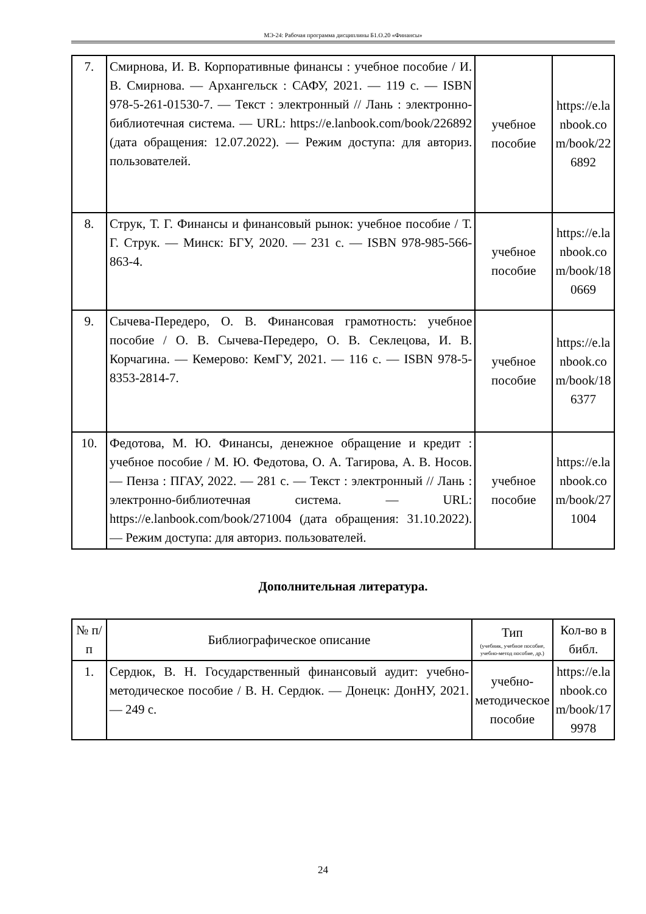МЭ-24: Рабочая программа дисциплины Б1.О.20 «Финансы»
| 7. | Смирнова, И. В. Корпоративные финансы : учебное пособие / И. В. Смирнова. — Архангельск : САФУ, 2021. — 119 с. — ISBN 978-5-261-01530-7. — Текст : электронный // Лань : электронно-библиотечная система. — URL: https://e.lanbook.com/book/226892 (дата обращения: 12.07.2022). — Режим доступа: для авториз. пользователей. | учебное пособие | https://e.lanbook.com/book/226892 |
| 8. | Струк, Т. Г. Финансы и финансовый рынок: учебное пособие / Т. Г. Струк. — Минск: БГУ, 2020. — 231 с. — ISBN 978-985-566-863-4. | учебное пособие | https://e.lanbook.com/book/180669 |
| 9. | Сычева-Передеро, О. В. Финансовая грамотность: учебное пособие / О. В. Сычева-Передеро, О. В. Секлецова, И. В. Корчагина. — Кемерово: КемГУ, 2021. — 116 с. — ISBN 978-5-8353-2814-7. | учебное пособие | https://e.lanbook.com/book/186377 |
| 10. | Федотова, М. Ю. Финансы, денежное обращение и кредит : учебное пособие / М. Ю. Федотова, О. А. Тагирова, А. В. Носов. — Пенза : ПГАУ, 2022. — 281 с. — Текст : электронный // Лань : электронно-библиотечная система. — URL: https://e.lanbook.com/book/271004 (дата обращения: 31.10.2022). — Режим доступа: для авториз. пользователей. | учебное пособие | https://e.lanbook.com/book/271004 |
Дополнительная литература.
| № п/п | Библиографическое описание | Тип (учебник, учебное пособие, учебно-метод пособие, др.) | Кол-во в библ. |
| --- | --- | --- | --- |
| 1. | Сердюк, В. Н. Государственный финансовый аудит: учебно-методическое пособие / В. Н. Сердюк. — Донецк: ДонНУ, 2021. — 249 с. | учебно-методическое пособие | https://e.lanbook.com/book/179978 |
24